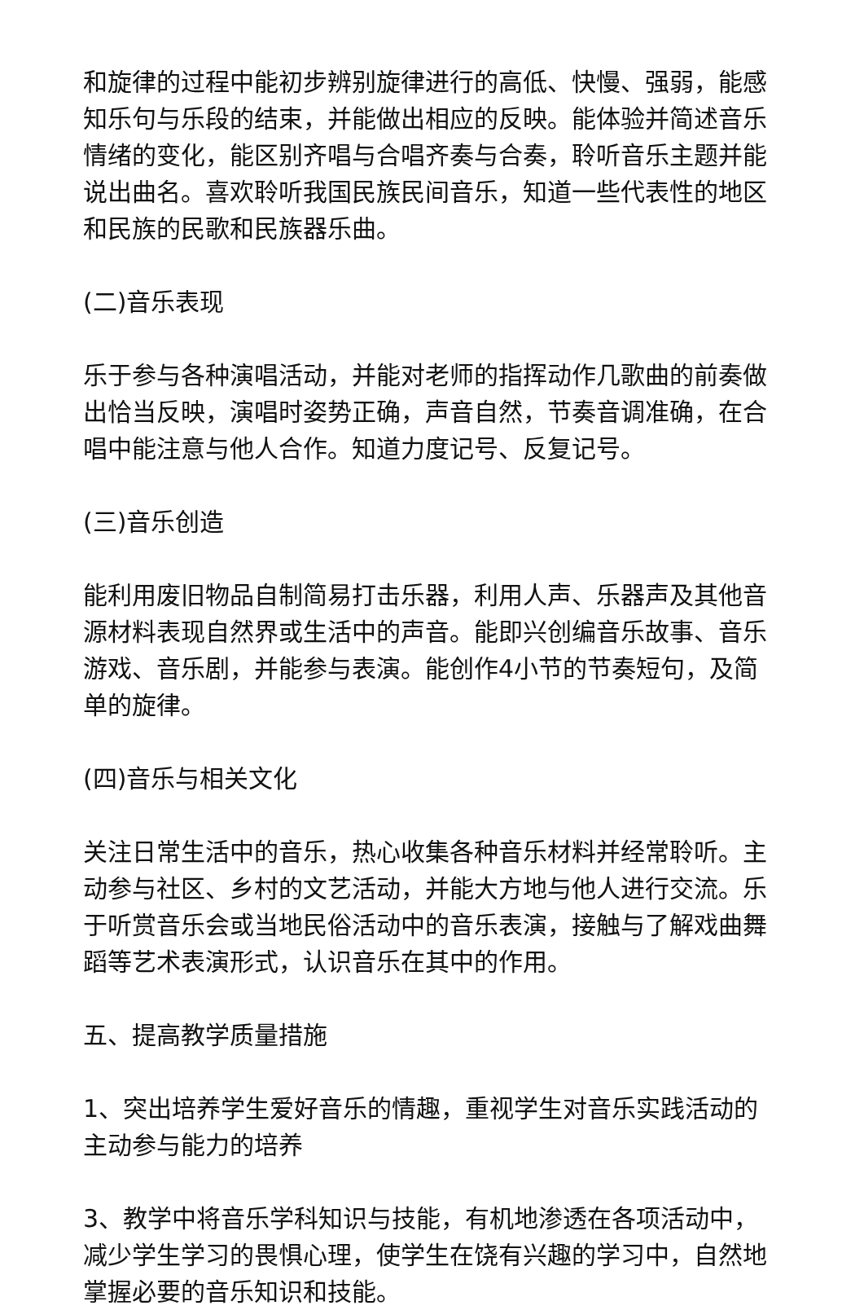和旋律的过程中能初步辨别旋律进行的高低、快慢、强弱，能感知乐句与乐段的结束，并能做出相应的反映。能体验并简述音乐情绪的变化，能区别齐唱与合唱齐奏与合奏，聆听音乐主题并能说出曲名。喜欢聆听我国民族民间音乐，知道一些代表性的地区和民族的民歌和民族器乐曲。
(二)音乐表现
乐于参与各种演唱活动，并能对老师的指挥动作几歌曲的前奏做出恰当反映，演唱时姿势正确，声音自然，节奏音调准确，在合唱中能注意与他人合作。知道力度记号、反复记号。
(三)音乐创造
能利用废旧物品自制简易打击乐器，利用人声、乐器声及其他音源材料表现自然界或生活中的声音。能即兴创编音乐故事、音乐游戏、音乐剧，并能参与表演。能创作4小节的节奏短句，及简单的旋律。
(四)音乐与相关文化
关注日常生活中的音乐，热心收集各种音乐材料并经常聆听。主动参与社区、乡村的文艺活动，并能大方地与他人进行交流。乐于听赏音乐会或当地民俗活动中的音乐表演，接触与了解戏曲舞蹈等艺术表演形式，认识音乐在其中的作用。
五、提高教学质量措施
1、突出培养学生爱好音乐的情趣，重视学生对音乐实践活动的主动参与能力的培养
3、教学中将音乐学科知识与技能，有机地渗透在各项活动中，减少学生学习的畏惧心理，使学生在饶有兴趣的学习中，自然地掌握必要的音乐知识和技能。